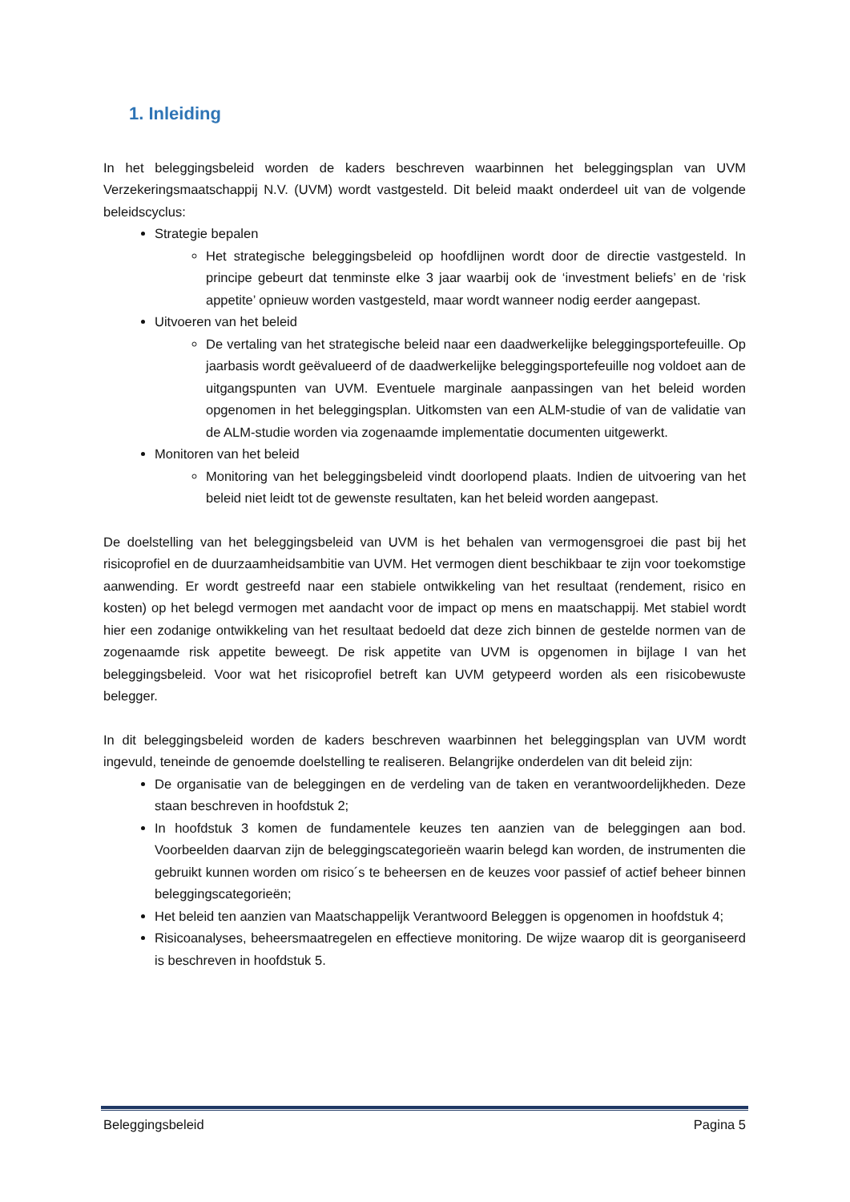1. Inleiding
In het beleggingsbeleid worden de kaders beschreven waarbinnen het beleggingsplan van UVM Verzekeringsmaatschappij N.V. (UVM) wordt vastgesteld. Dit beleid maakt onderdeel uit van de volgende beleidscyclus:
Strategie bepalen
Het strategische beleggingsbeleid op hoofdlijnen wordt door de directie vastgesteld. In principe gebeurt dat tenminste elke 3 jaar waarbij ook de ‘investment beliefs’ en de ‘risk appetite’ opnieuw worden vastgesteld, maar wordt wanneer nodig eerder aangepast.
Uitvoeren van het beleid
De vertaling van het strategische beleid naar een daadwerkelijke beleggingsportefeuille. Op jaarbasis wordt geëvalueerd of de daadwerkelijke beleggingsportefeuille nog voldoet aan de uitgangspunten van UVM. Eventuele marginale aanpassingen van het beleid worden opgenomen in het beleggingsplan. Uitkomsten van een ALM-studie of van de validatie van de ALM-studie worden via zogenaamde implementatie documenten uitgewerkt.
Monitoren van het beleid
Monitoring van het beleggingsbeleid vindt doorlopend plaats. Indien de uitvoering van het beleid niet leidt tot de gewenste resultaten, kan het beleid worden aangepast.
De doelstelling van het beleggingsbeleid van UVM is het behalen van vermogensgroei die past bij het risicoprofiel en de duurzaamheidsambitie van UVM. Het vermogen dient beschikbaar te zijn voor toekomstige aanwending. Er wordt gestreefd naar een stabiele ontwikkeling van het resultaat (rendement, risico en kosten) op het belegd vermogen met aandacht voor de impact op mens en maatschappij. Met stabiel wordt hier een zodanige ontwikkeling van het resultaat bedoeld dat deze zich binnen de gestelde normen van de zogenaamde risk appetite beweegt. De risk appetite van UVM is opgenomen in bijlage I van het beleggingsbeleid. Voor wat het risicoprofiel betreft kan UVM getypeerd worden als een risicobewuste belegger.
In dit beleggingsbeleid worden de kaders beschreven waarbinnen het beleggingsplan van UVM wordt ingevuld, teneinde de genoemde doelstelling te realiseren. Belangrijke onderdelen van dit beleid zijn:
De organisatie van de beleggingen en de verdeling van de taken en verantwoordelijkheden. Deze staan beschreven in hoofdstuk 2;
In hoofdstuk 3 komen de fundamentele keuzes ten aanzien van de beleggingen aan bod. Voorbeelden daarvan zijn de beleggingscategorieën waarin belegd kan worden, de instrumenten die gebruikt kunnen worden om risico´s te beheersen en de keuzes voor passief of actief beheer binnen beleggingscategorieën;
Het beleid ten aanzien van Maatschappelijk Verantwoord Beleggen is opgenomen in hoofdstuk 4;
Risicoanalyses, beheersmaatregelen en effectieve monitoring. De wijze waarop dit is georganiseerd is beschreven in hoofdstuk 5.
Beleggingsbeleid Pagina 5